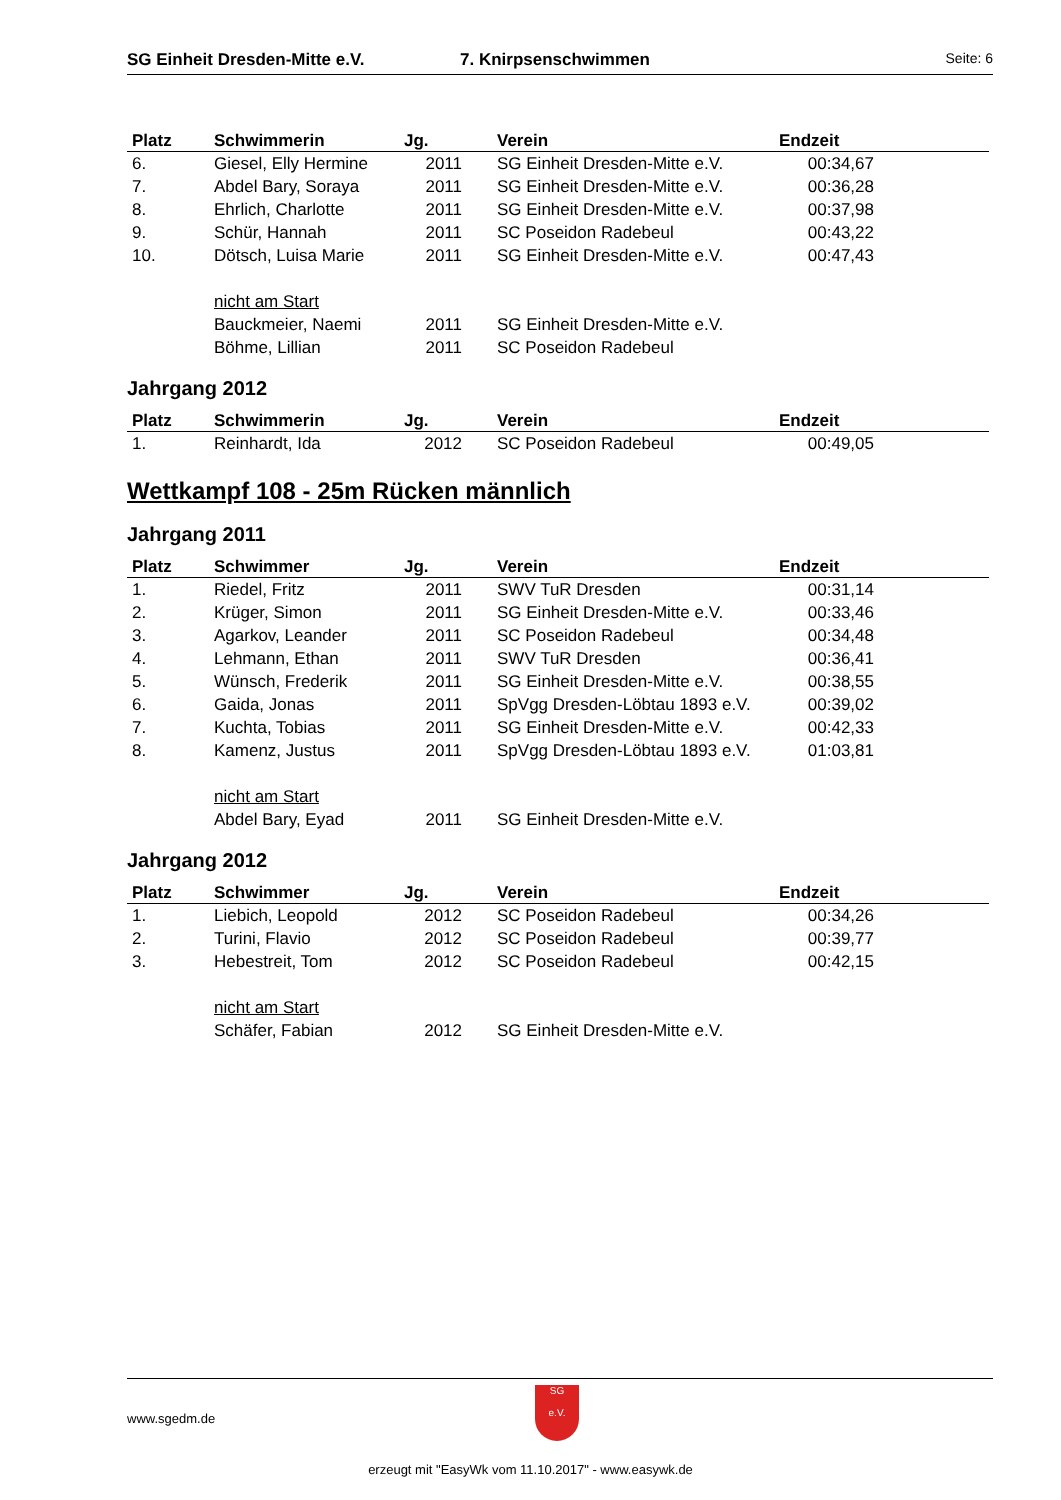SG Einheit Dresden-Mitte e.V. 7. Knirpsenschwimmen Seite: 6
| Platz | Schwimmerin | Jg. | Verein | Endzeit |
| --- | --- | --- | --- | --- |
| 6. | Giesel, Elly Hermine | 2011 | SG Einheit Dresden-Mitte e.V. | 00:34,67 |
| 7. | Abdel Bary, Soraya | 2011 | SG Einheit Dresden-Mitte e.V. | 00:36,28 |
| 8. | Ehrlich, Charlotte | 2011 | SG Einheit Dresden-Mitte e.V. | 00:37,98 |
| 9. | Schür, Hannah | 2011 | SC Poseidon Radebeul | 00:43,22 |
| 10. | Dötsch, Luisa Marie | 2011 | SG Einheit Dresden-Mitte e.V. | 00:47,43 |
| | nicht am Start | | | |
| | Bauckmeier, Naemi | 2011 | SG Einheit Dresden-Mitte e.V. | |
| | Böhme, Lillian | 2011 | SC Poseidon Radebeul | |
Jahrgang 2012
| Platz | Schwimmerin | Jg. | Verein | Endzeit |
| --- | --- | --- | --- | --- |
| 1. | Reinhardt, Ida | 2012 | SC Poseidon Radebeul | 00:49,05 |
Wettkampf 108 - 25m Rücken männlich
Jahrgang 2011
| Platz | Schwimmer | Jg. | Verein | Endzeit |
| --- | --- | --- | --- | --- |
| 1. | Riedel, Fritz | 2011 | SWV TuR Dresden | 00:31,14 |
| 2. | Krüger, Simon | 2011 | SG Einheit Dresden-Mitte e.V. | 00:33,46 |
| 3. | Agarkov, Leander | 2011 | SC Poseidon Radebeul | 00:34,48 |
| 4. | Lehmann, Ethan | 2011 | SWV TuR Dresden | 00:36,41 |
| 5. | Wünsch, Frederik | 2011 | SG Einheit Dresden-Mitte e.V. | 00:38,55 |
| 6. | Gaida, Jonas | 2011 | SpVgg Dresden-Löbtau 1893 e.V. | 00:39,02 |
| 7. | Kuchta, Tobias | 2011 | SG Einheit Dresden-Mitte e.V. | 00:42,33 |
| 8. | Kamenz, Justus | 2011 | SpVgg Dresden-Löbtau 1893 e.V. | 01:03,81 |
| | nicht am Start | | | |
| | Abdel Bary, Eyad | 2011 | SG Einheit Dresden-Mitte e.V. | |
Jahrgang 2012
| Platz | Schwimmer | Jg. | Verein | Endzeit |
| --- | --- | --- | --- | --- |
| 1. | Liebich, Leopold | 2012 | SC Poseidon Radebeul | 00:34,26 |
| 2. | Turini, Flavio | 2012 | SC Poseidon Radebeul | 00:39,77 |
| 3. | Hebestreit, Tom | 2012 | SC Poseidon Radebeul | 00:42,15 |
| | nicht am Start | | | |
| | Schäfer, Fabian | 2012 | SG Einheit Dresden-Mitte e.V. | |
www.sgedm.de
SG
e.V.
erzeugt mit "EasyWk vom 11.10.2017" - www.easywk.de